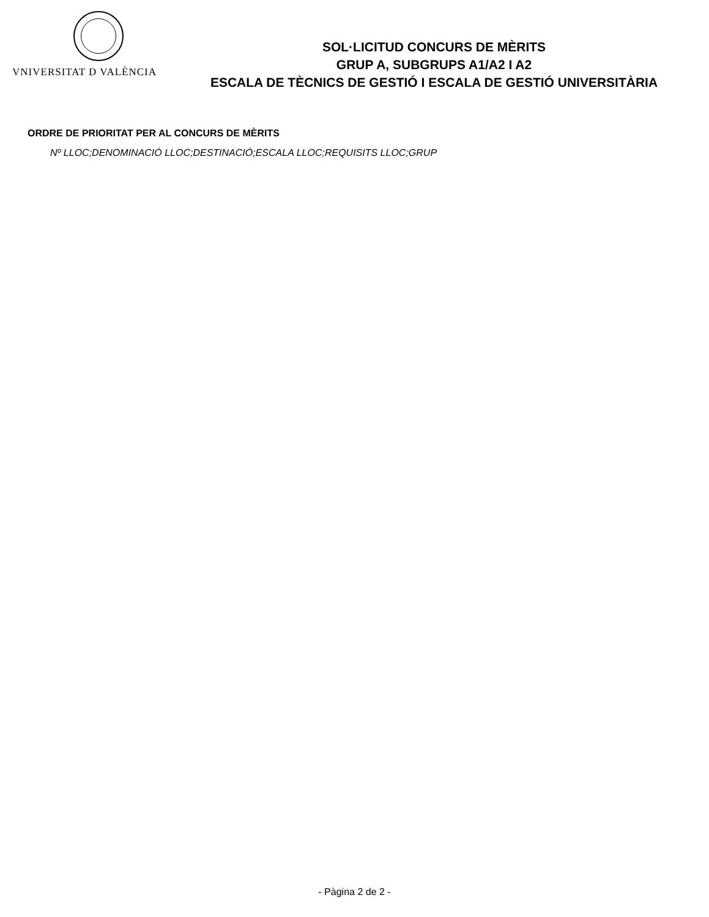VNIVERSITAT D VALÈNCIA
SOL·LICITUD CONCURS DE MÈRITS
GRUP A, SUBGRUPS A1/A2 I A2
ESCALA DE TÈCNICS DE GESTIÓ I ESCALA DE GESTIÓ UNIVERSITÀRIA
ORDRE DE PRIORITAT PER AL CONCURS DE MÈRITS
Nº LLOC;DENOMINACIÓ LLOC;DESTINACIÓ;ESCALA LLOC;REQUISITS LLOC;GRUP
- Pàgina 2 de 2 -